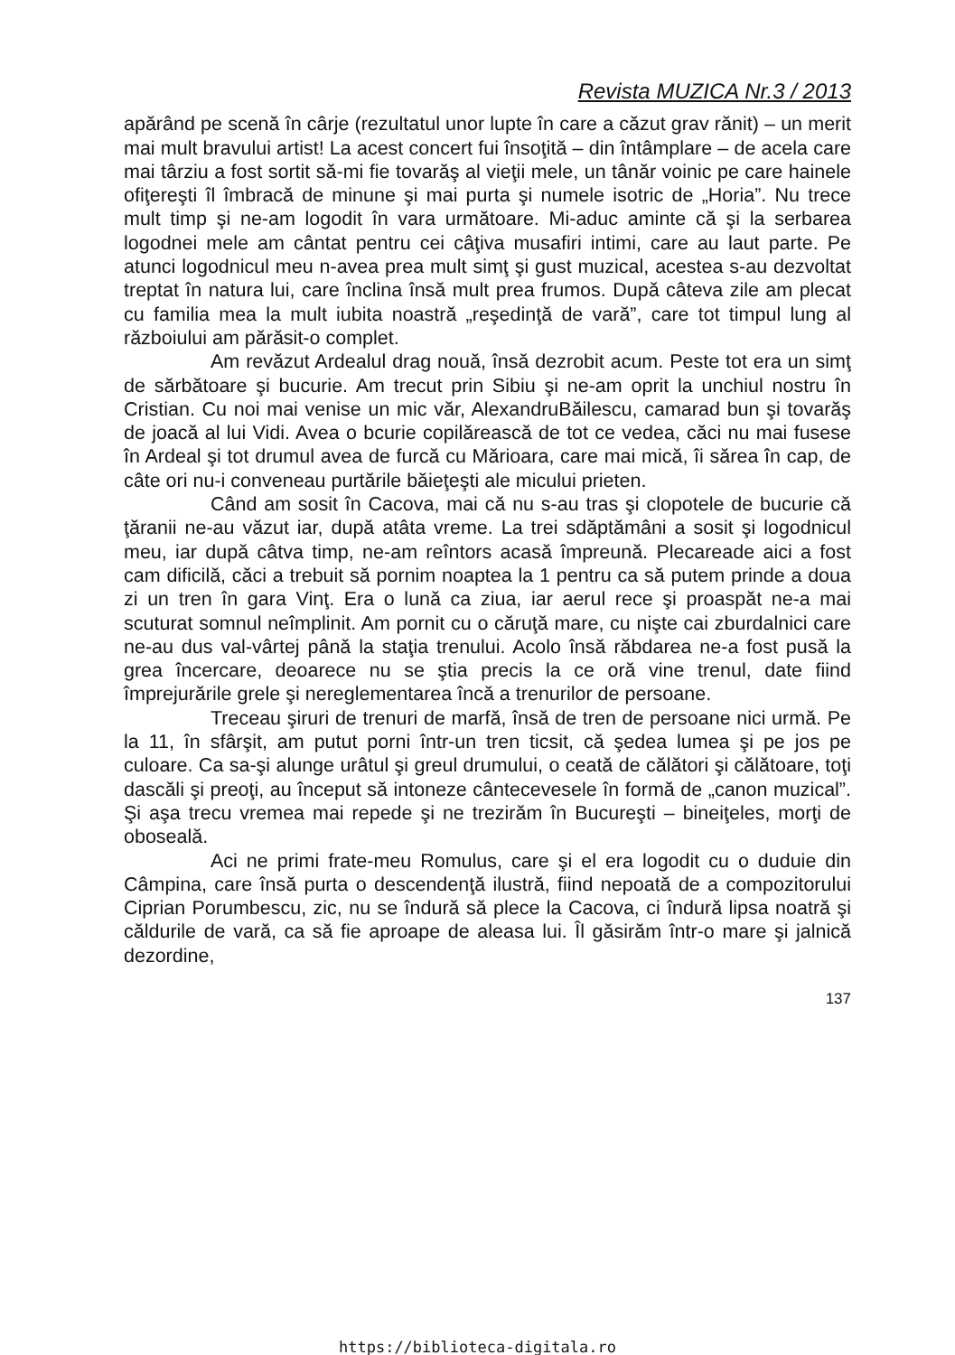Revista MUZICA Nr.3 / 2013
apărând pe scenă în cârje (rezultatul unor lupte în care a căzut grav rănit) – un merit mai mult bravului artist! La acest concert fui însoţită – din întâmplare – de acela care mai târziu a fost sortit să-mi fie tovarăş al vieţii mele, un tânăr voinic pe care hainele ofiţereşti îl îmbracă de minune şi mai purta şi numele isotric de „Horia”. Nu trece mult timp şi ne-am logodit în vara următoare. Mi-aduc aminte că şi la serbarea logodnei mele am cântat pentru cei câţiva musafiri intimi, care au laut parte. Pe atunci logodnicul meu n-avea prea mult simţ şi gust muzical, acestea s-au dezvoltat treptat în natura lui, care înclina însă mult prea frumos. După câteva zile am plecat cu familia mea la mult iubita noastră „reşedinţă de vară”, care tot timpul lung al războiului am părăsit-o complet.
Am revăzut Ardealul drag nouă, însă dezrobit acum. Peste tot era un simţ de sărbătoare şi bucurie. Am trecut prin Sibiu şi ne-am oprit la unchiul nostru în Cristian. Cu noi mai venise un mic văr, AlexandruBăilescu, camarad bun şi tovarăş de joacă al lui Vidi. Avea o bcurie copilărească de tot ce vedea, căci nu mai fusese în Ardeal şi tot drumul avea de furcă cu Mărioara, care mai mică, îi sărea în cap, de câte ori nu-i conveneau purtările băieţeşti ale micului prieten.
Când am sosit în Cacova, mai că nu s-au tras şi clopotele de bucurie că ţăranii ne-au văzut iar, după atâta vreme. La trei sdăptămâni a sosit şi logodnicul meu, iar după câtva timp, ne-am reîntors acasă împreună. Plecareade aici a fost cam dificilă, căci a trebuit să pornim noaptea la 1 pentru ca să putem prinde a doua zi un tren în gara Vinţ. Era o lună ca ziua, iar aerul rece şi proaspăt ne-a mai scuturat somnul neîmplinit. Am pornit cu o căruţă mare, cu nişte cai zburdalnici care ne-au dus val-vârtej până la staţia trenului. Acolo însă răbdarea ne-a fost pusă la grea încercare, deoarece nu se ştia precis la ce oră vine trenul, date fiind împrejurările grele şi nereglementarea încă a trenurilor de persoane.
Treceau şiruri de trenuri de marfă, însă de tren de persoane nici urmă. Pe la 11, în sfârşit, am putut porni într-un tren ticsit, că şedea lumea şi pe jos pe culoare. Ca sa-şi alunge urâtul şi greul drumului, o ceată de călători şi călătoare, toţi dascăli şi preoţi, au început să intoneze cântecevesele în formă de „canon muzical”. Şi aşa trecu vremea mai repede şi ne trezirăm în Bucureşti – bineiţeles, morţi de oboseală.
Aci ne primi frate-meu Romulus, care şi el era logodit cu o duduie din Câmpina, care însă purta o descendenţă ilustră, fiind nepoată de a compozitorului Ciprian Porumbescu, zic, nu se îndură să plece la Cacova, ci îndură lipsa noatră şi căldurile de vară, ca să fie aproape de aleasa lui. Îl găsirăm într-o mare şi jalnică dezordine,
137
https://biblioteca-digitala.ro